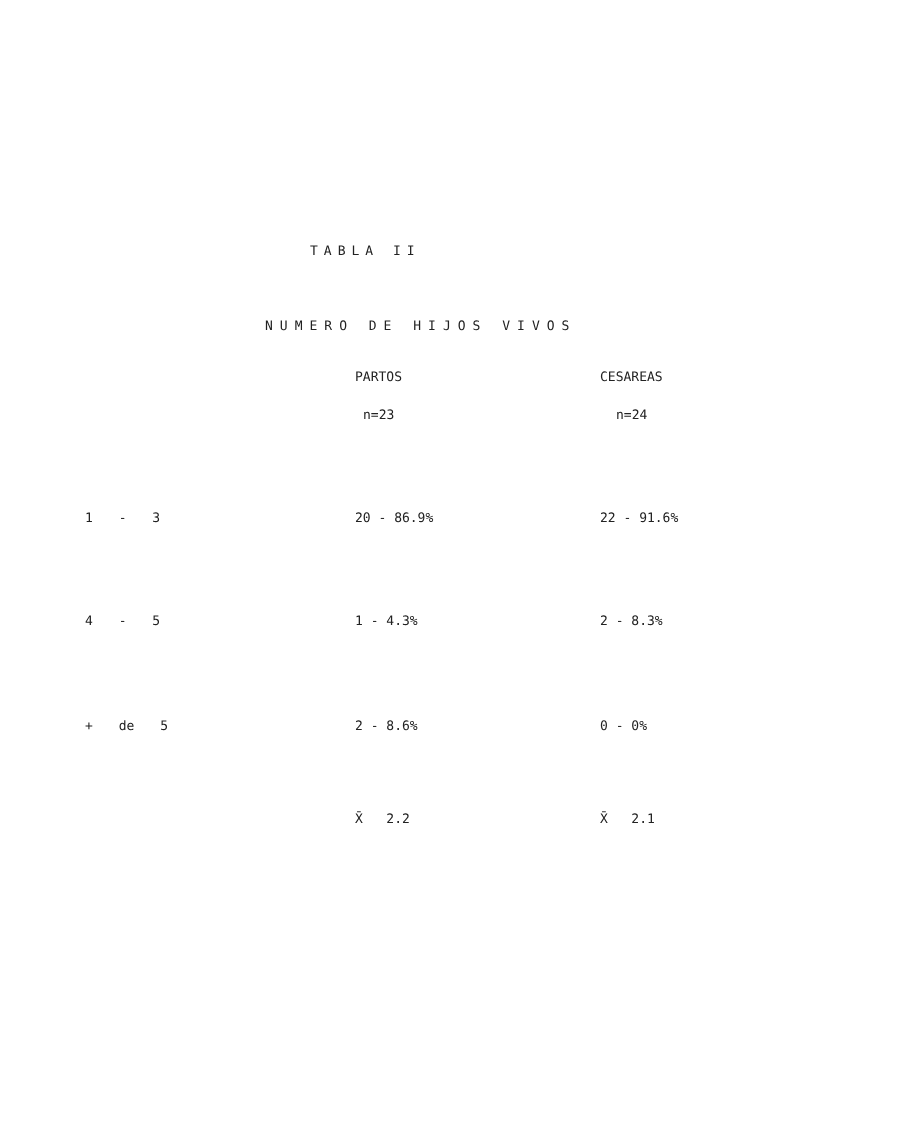TABLA II
NUMERO DE HIJOS VIVOS
| | PARTOS | CESAREAS |
| --- | --- | --- |
| | n=23 | n=24 |
| 1 - 3 | 20 - 86.9% | 22 - 91.6% |
| 4 - 5 | 1 - 4.3% | 2 - 8.3% |
| + de 5 | 2 - 8.6% | 0 - 0% |
| | X̄ 2.2 | X̄ 2.1 |